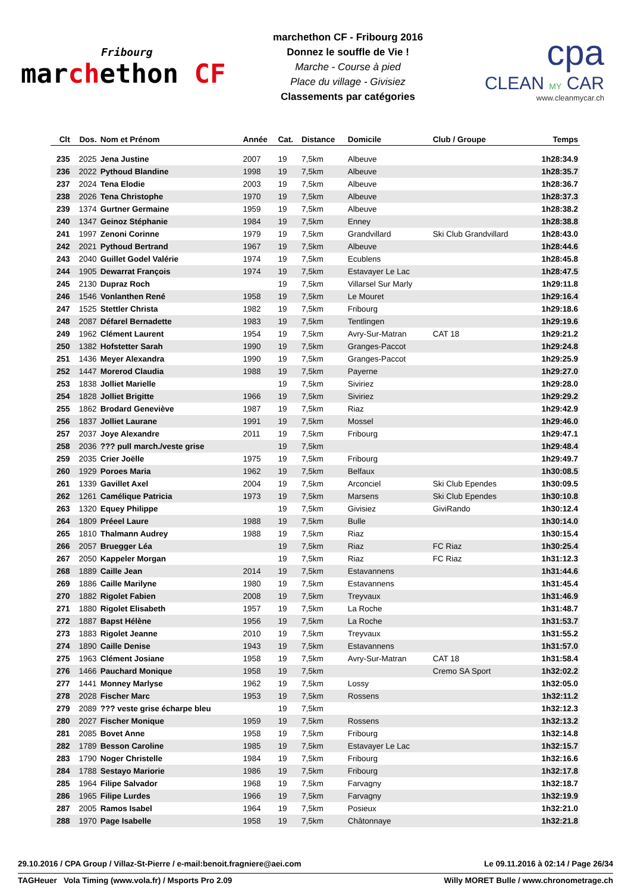Fribourg
marchethon CF
marchethon CF - Fribourg 2016
Donnez le souffle de Vie !
Marche - Course à pied
Place du village - Givisiez
Classements par catégories
cpa
CLEAN MY CAR
www.cleanmycar.ch
| Clt | Dos. | Nom et Prénom | Année | Cat. | Distance | Domicile | Club / Groupe | Temps |
| --- | --- | --- | --- | --- | --- | --- | --- | --- |
| 235 | 2025 | Jena Justine | 2007 | 19 | 7,5km | Albeuve | | 1h28:34.9 |
| 236 | 2022 | Pythoud Blandine | 1998 | 19 | 7,5km | Albeuve | | 1h28:35.7 |
| 237 | 2024 | Tena Elodie | 2003 | 19 | 7,5km | Albeuve | | 1h28:36.7 |
| 238 | 2026 | Tena Christophe | 1970 | 19 | 7,5km | Albeuve | | 1h28:37.3 |
| 239 | 1374 | Gurtner Germaine | 1959 | 19 | 7,5km | Albeuve | | 1h28:38.2 |
| 240 | 1347 | Geinoz Stéphanie | 1984 | 19 | 7,5km | Enney | | 1h28:38.8 |
| 241 | 1997 | Zenoni Corinne | 1979 | 19 | 7,5km | Grandvillard | Ski Club Grandvillard | 1h28:43.0 |
| 242 | 2021 | Pythoud Bertrand | 1967 | 19 | 7,5km | Albeuve | | 1h28:44.6 |
| 243 | 2040 | Guillet Godel Valérie | 1974 | 19 | 7,5km | Ecublens | | 1h28:45.8 |
| 244 | 1905 | Dewarrat François | 1974 | 19 | 7,5km | Estavayer Le Lac | | 1h28:47.5 |
| 245 | 2130 | Dupraz Roch | | 19 | 7,5km | Villarsel Sur Marly | | 1h29:11.8 |
| 246 | 1546 | Vonlanthen René | 1958 | 19 | 7,5km | Le Mouret | | 1h29:16.4 |
| 247 | 1525 | Stettler Christa | 1982 | 19 | 7,5km | Fribourg | | 1h29:18.6 |
| 248 | 2087 | Défarel Bernadette | 1983 | 19 | 7,5km | Tentlingen | | 1h29:19.6 |
| 249 | 1962 | Clément Laurent | 1954 | 19 | 7,5km | Avry-Sur-Matran | CAT 18 | 1h29:21.2 |
| 250 | 1382 | Hofstetter Sarah | 1990 | 19 | 7,5km | Granges-Paccot | | 1h29:24.8 |
| 251 | 1436 | Meyer Alexandra | 1990 | 19 | 7,5km | Granges-Paccot | | 1h29:25.9 |
| 252 | 1447 | Morerod Claudia | 1988 | 19 | 7,5km | Payerne | | 1h29:27.0 |
| 253 | 1838 | Jolliet Marielle | | 19 | 7,5km | Siviriez | | 1h29:28.0 |
| 254 | 1828 | Jolliet Brigitte | 1966 | 19 | 7,5km | Siviriez | | 1h29:29.2 |
| 255 | 1862 | Brodard Geneviève | 1987 | 19 | 7,5km | Riaz | | 1h29:42.9 |
| 256 | 1837 | Jolliet Laurane | 1991 | 19 | 7,5km | Mossel | | 1h29:46.0 |
| 257 | 2037 | Joye Alexandre | 2011 | 19 | 7,5km | Fribourg | | 1h29:47.1 |
| 258 | 2036 | ??? pull march./veste grise | | 19 | 7,5km | | | 1h29:48.4 |
| 259 | 2035 | Crier Joëlle | 1975 | 19 | 7,5km | Fribourg | | 1h29:49.7 |
| 260 | 1929 | Poroes Maria | 1962 | 19 | 7,5km | Belfaux | | 1h30:08.5 |
| 261 | 1339 | Gavillet Axel | 2004 | 19 | 7,5km | Arconciel | Ski Club Ependes | 1h30:09.5 |
| 262 | 1261 | Camélique Patricia | 1973 | 19 | 7,5km | Marsens | Ski Club Ependes | 1h30:10.8 |
| 263 | 1320 | Equey Philippe | | 19 | 7,5km | Givisiez | GiviRando | 1h30:12.4 |
| 264 | 1809 | Préeel Laure | 1988 | 19 | 7,5km | Bulle | | 1h30:14.0 |
| 265 | 1810 | Thalmann Audrey | 1988 | 19 | 7,5km | Riaz | | 1h30:15.4 |
| 266 | 2057 | Bruegger Léa | | 19 | 7,5km | Riaz | FC Riaz | 1h30:25.4 |
| 267 | 2050 | Kappeler Morgan | | 19 | 7,5km | Riaz | FC Riaz | 1h31:12.3 |
| 268 | 1889 | Caille Jean | 2014 | 19 | 7,5km | Estavannens | | 1h31:44.6 |
| 269 | 1886 | Caille Marilyne | 1980 | 19 | 7,5km | Estavannens | | 1h31:45.4 |
| 270 | 1882 | Rigolet Fabien | 2008 | 19 | 7,5km | Treyvaux | | 1h31:46.9 |
| 271 | 1880 | Rigolet Elisabeth | 1957 | 19 | 7,5km | La Roche | | 1h31:48.7 |
| 272 | 1887 | Bapst Hélène | 1956 | 19 | 7,5km | La Roche | | 1h31:53.7 |
| 273 | 1883 | Rigolet Jeanne | 2010 | 19 | 7,5km | Treyvaux | | 1h31:55.2 |
| 274 | 1890 | Caille Denise | 1943 | 19 | 7,5km | Estavannens | | 1h31:57.0 |
| 275 | 1963 | Clément Josiane | 1958 | 19 | 7,5km | Avry-Sur-Matran | CAT 18 | 1h31:58.4 |
| 276 | 1466 | Pauchard Monique | 1958 | 19 | 7,5km | | Cremo SA Sport | 1h32:02.2 |
| 277 | 1441 | Monney Marlyse | 1962 | 19 | 7,5km | Lossy | | 1h32:05.0 |
| 278 | 2028 | Fischer Marc | 1953 | 19 | 7,5km | Rossens | | 1h32:11.2 |
| 279 | 2089 | ??? veste grise écharpe bleu | | 19 | 7,5km | | | 1h32:12.3 |
| 280 | 2027 | Fischer Monique | 1959 | 19 | 7,5km | Rossens | | 1h32:13.2 |
| 281 | 2085 | Bovet Anne | 1958 | 19 | 7,5km | Fribourg | | 1h32:14.8 |
| 282 | 1789 | Besson Caroline | 1985 | 19 | 7,5km | Estavayer Le Lac | | 1h32:15.7 |
| 283 | 1790 | Noger Christelle | 1984 | 19 | 7,5km | Fribourg | | 1h32:16.6 |
| 284 | 1788 | Sestayo Mariorie | 1986 | 19 | 7,5km | Fribourg | | 1h32:17.8 |
| 285 | 1964 | Filipe Salvador | 1968 | 19 | 7,5km | Farvagny | | 1h32:18.7 |
| 286 | 1965 | Filipe Lurdes | 1966 | 19 | 7,5km | Farvagny | | 1h32:19.9 |
| 287 | 2005 | Ramos Isabel | 1964 | 19 | 7,5km | Posieux | | 1h32:21.0 |
| 288 | 1970 | Page Isabelle | 1958 | 19 | 7,5km | Châtonnaye | | 1h32:21.8 |
29.10.2016 / CPA Group / Villaz-St-Pierre / e-mail:benoit.fragniere@aei.com Le 09.11.2016 à 02:14 / Page 26/34
TAGHeuer Vola Timing (www.vola.fr) / Msports Pro 2.09 Willy MORET Bulle / www.chronometrage.ch